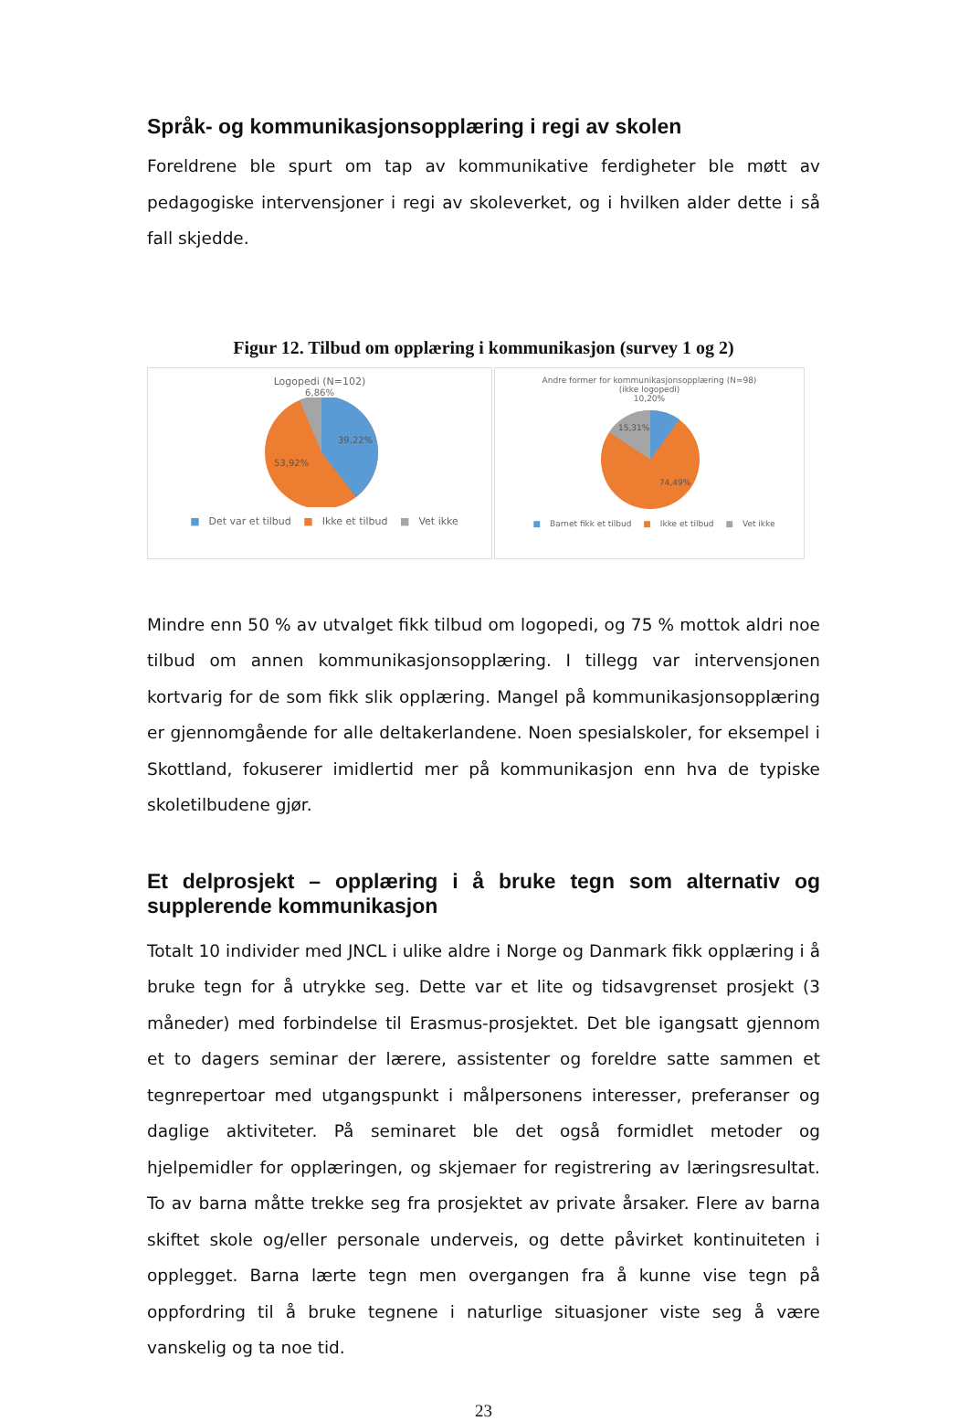Språk- og kommunikasjonsopplæring i regi av skolen
Foreldrene ble spurt om tap av kommunikative ferdigheter ble møtt av pedagogiske intervensjoner i regi av skoleverket, og i hvilken alder dette i så fall skjedde.
Figur 12. Tilbud om opplæring i kommunikasjon (survey 1 og 2)
Logopedi (N=102)
6,86%
39,22%
53,92%
■ Det var et tilbud ■ Ikke et tilbud ■ Vet ikke
Andre former for kommunikasjonsopplæring (N=98)
(ikke logopedi)
10,20%
15,31%
74,49%
■ Barnet fikk et tilbud ■ Ikke et tilbud ■ Vet ikke
Mindre enn 50 % av utvalget fikk tilbud om logopedi, og 75 % mottok aldri noe tilbud om annen kommunikasjonsopplæring. I tillegg var intervensjonen kortvarig for de som fikk slik opplæring. Mangel på kommunikasjonsopplæring er gjennomgående for alle deltakerlandene. Noen spesialskoler, for eksempel i Skottland, fokuserer imidlertid mer på kommunikasjon enn hva de typiske skoletilbudene gjør.
Et delprosjekt – opplæring i å bruke tegn som alternativ og supplerende kommunikasjon
Totalt 10 individer med JNCL i ulike aldre i Norge og Danmark fikk opplæring i å bruke tegn for å utrykke seg. Dette var et lite og tidsavgrenset prosjekt (3 måneder) med forbindelse til Erasmus-prosjektet. Det ble igangsatt gjennom et to dagers seminar der lærere, assistenter og foreldre satte sammen et tegnrepertoar med utgangspunkt i målpersonens interesser, preferanser og daglige aktiviteter. På seminaret ble det også formidlet metoder og hjelpemidler for opplæringen, og skjemaer for registrering av læringsresultat. To av barna måtte trekke seg fra prosjektet av private årsaker. Flere av barna skiftet skole og/eller personale underveis, og dette påvirket kontinuiteten i opplegget. Barna lærte tegn men overgangen fra å kunne vise tegn på oppfordring til å bruke tegnene i naturlige situasjoner viste seg å være vanskelig og ta noe tid.
23